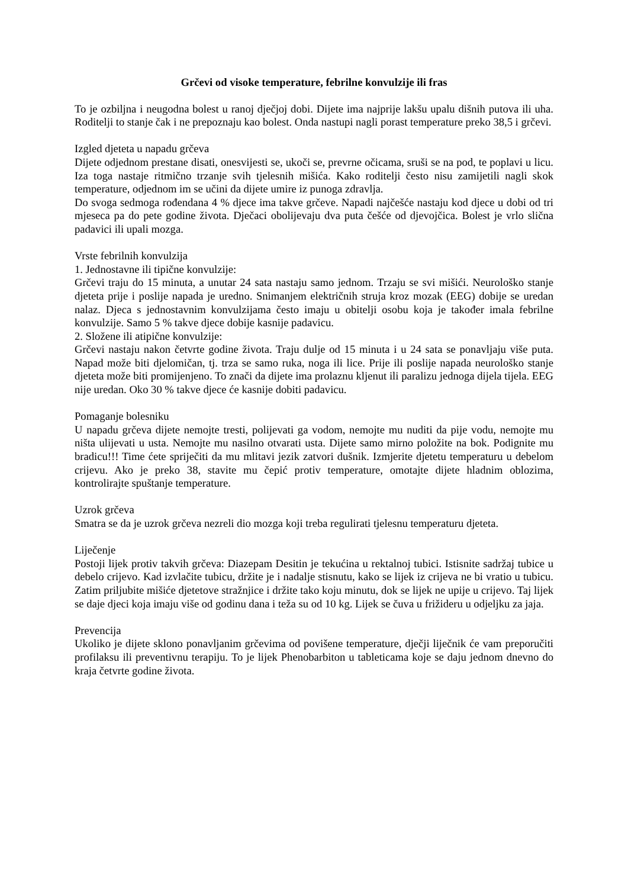Grčevi od visoke temperature, febrilne konvulzije ili fras
To je ozbiljna i neugodna bolest u ranoj dječjoj dobi. Dijete ima najprije lakšu upalu dišnih putova ili uha. Roditelji to stanje čak i ne prepoznaju kao bolest. Onda nastupi nagli porast temperature preko 38,5 i grčevi.
Izgled djeteta u napadu grčeva
Dijete odjednom prestane disati, onesvijesti se, ukoči se, prevrne očicama, sruši se na pod, te poplavi u licu. Iza toga nastaje ritmično trzanje svih tjelesnih mišića. Kako roditelji često nisu zamijetili nagli skok temperature, odjednom im se učini da dijete umire iz punoga zdravlja.
Do svoga sedmoga rođendana 4 % djece ima takve grčeve. Napadi najčešće nastaju kod djece u dobi od tri mjeseca pa do pete godine života. Dječaci obolijevaju dva puta češće od djevojčica. Bolest je vrlo slična padavici ili upali mozga.
Vrste febrilnih konvulzija
1. Jednostavne ili tipične konvulzije:
Grčevi traju do 15 minuta, a unutar 24 sata nastaju samo jednom. Trzaju se svi mišići. Neurološko stanje djeteta prije i poslije napada je uredno. Snimanjem električnih struja kroz mozak (EEG) dobije se uredan nalaz. Djeca s jednostavnim konvulzijama često imaju u obitelji osobu koja je također imala febrilne konvulzije. Samo 5 % takve djece dobije kasnije padavicu.
2. Složene ili atipične konvulzije:
Grčevi nastaju nakon četvrte godine života. Traju dulje od 15 minuta i u 24 sata se ponavljaju više puta. Napad može biti djelomičan, tj. trza se samo ruka, noga ili lice. Prije ili poslije napada neurološko stanje djeteta može biti promijenjeno. To znači da dijete ima prolaznu kljenut ili paralizu jednoga dijela tijela. EEG nije uredan. Oko 30 % takve djece će kasnije dobiti padavicu.
Pomaganje bolesniku
U napadu grčeva dijete nemojte tresti, polijevati ga vodom, nemojte mu nuditi da pije vodu, nemojte mu ništa ulijevati u usta. Nemojte mu nasilno otvarati usta. Dijete samo mirno položite na bok. Podignite mu bradicu!!! Time ćete spriječiti da mu mlitavi jezik zatvori dušnik. Izmjerite djetetu temperaturu u debelom crijevu. Ako je preko 38, stavite mu čepić protiv temperature, omotajte dijete hladnim oblozima, kontrolirajte spuštanje temperature.
Uzrok grčeva
Smatra se da je uzrok grčeva nezreli dio mozga koji treba regulirati tjelesnu temperaturu djeteta.
Liječenje
Postoji lijek protiv takvih grčeva: Diazepam Desitin je tekućina u rektalnoj tubici. Istisnite sadržaj tubice u debelo crijevo. Kad izvlačite tubicu, držite je i nadalje stisnutu, kako se lijek iz crijeva ne bi vratio u tubicu. Zatim priljubite mišiće djetetove stražnjice i držite tako koju minutu, dok se lijek ne upije u crijevo. Taj lijek se daje djeci koja imaju više od godinu dana i teža su od 10 kg. Lijek se čuva u frižideru u odjeljku za jaja.
Prevencija
Ukoliko je dijete sklono ponavljanim grčevima od povišene temperature, dječji liječnik će vam preporučiti profilaksu ili preventivnu terapiju. To je lijek Phenobarbiton u tableticama koje se daju jednom dnevno do kraja četvrte godine života.